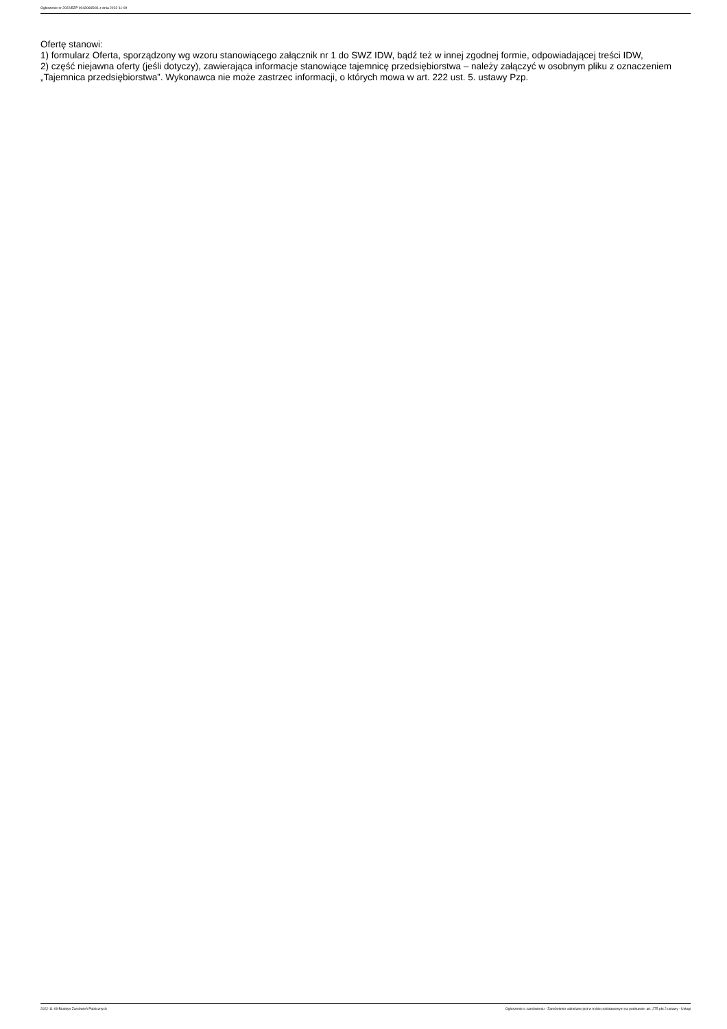Ogłoszenie nr 2022/BZP 00430665/01 z dnia 2022-11-09
Ofertę stanowi:
1) formularz Oferta, sporządzony wg wzoru stanowiącego załącznik nr 1 do SWZ IDW, bądź też w innej zgodnej formie, odpowiadającej treści IDW,
2) część niejawna oferty (jeśli dotyczy), zawierająca informacje stanowiące tajemnicę przedsiębiorstwa – należy załączyć w osobnym pliku z oznaczeniem „Tajemnica przedsiębiorstwa”. Wykonawca nie może zastrzec informacji, o których mowa w art. 222 ust. 5. ustawy Pzp.
2022-11-09 Biuletyn Zamówień Publicznych Ogłoszenie o zamówieniu - Zamówienie udzielane jest w trybie podstawowym na podstawie: art. 275 pkt 2 ustawy - Usługi